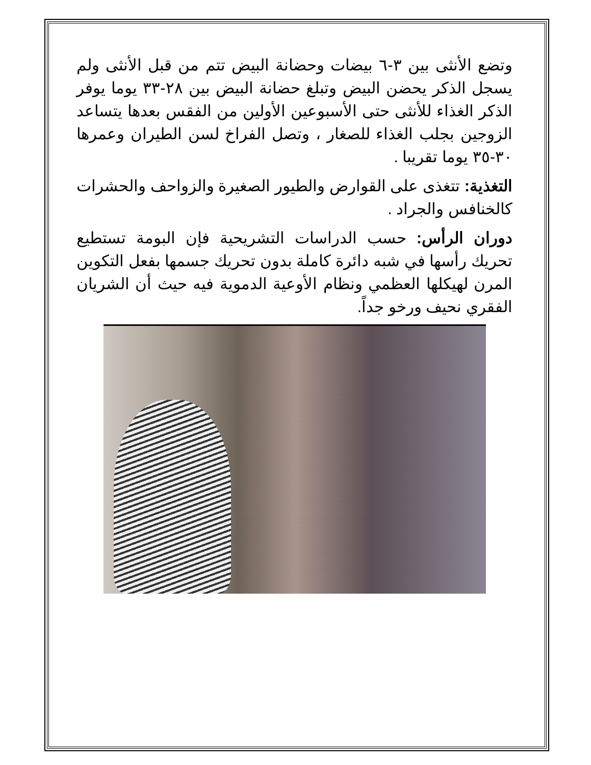وتضع الأنثى بين ٣-٦ بيضات وحضانة البيض تتم من قبل الأنثى ولم يسجل الذكر يحضن البيض وتبلغ حضانة البيض بين ٢٨-٣٣ يوما يوفر الذكر الغذاء للأنثى حتى الأسبوعين الأولين من الفقس بعدها يتساعد الزوجين بجلب الغذاء للصغار ، وتصل الفراخ لسن الطيران وعمرها ٣٠-٣٥ يوما تقريبا .
التغذية: تتغذى على القوارض والطيور الصغيرة والزواحف والحشرات كالخنافس والجراد .
دوران الرأس: حسب الدراسات التشريحية فإن البومة تستطيع تحريك رأسها في شبه دائرة كاملة بدون تحريك جسمها بفعل التكوين المرن لهيكلها العظمي ونظام الأوعية الدموية فيه حيث أن الشريان الفقري نحيف ورخو جداً.